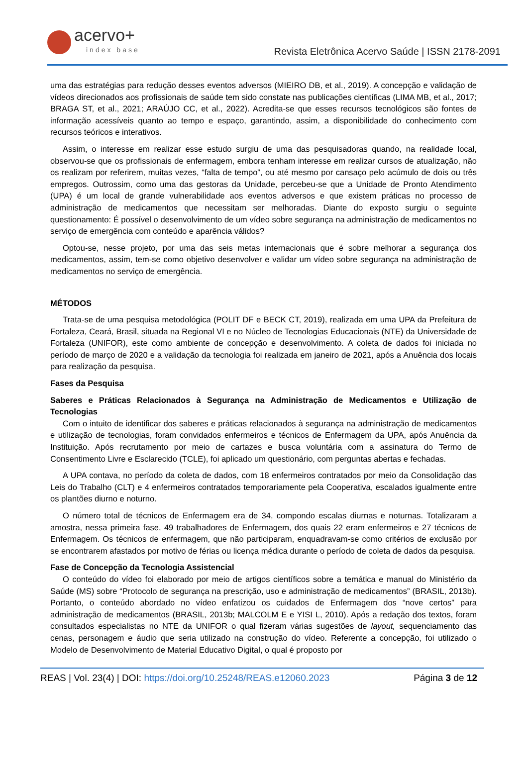acervo+
index base
Revista Eletrônica Acervo Saúde | ISSN 2178-2091
uma das estratégias para redução desses eventos adversos (MIEIRO DB, et al., 2019). A concepção e validação de vídeos direcionados aos profissionais de saúde tem sido constate nas publicações científicas (LIMA MB, et al., 2017; BRAGA ST, et al., 2021; ARAÚJO CC, et al., 2022). Acredita-se que esses recursos tecnológicos são fontes de informação acessíveis quanto ao tempo e espaço, garantindo, assim, a disponibilidade do conhecimento com recursos teóricos e interativos.
Assim, o interesse em realizar esse estudo surgiu de uma das pesquisadoras quando, na realidade local, observou-se que os profissionais de enfermagem, embora tenham interesse em realizar cursos de atualização, não os realizam por referirem, muitas vezes, “falta de tempo”, ou até mesmo por cansaço pelo acúmulo de dois ou três empregos. Outrossim, como uma das gestoras da Unidade, percebeu-se que a Unidade de Pronto Atendimento (UPA) é um local de grande vulnerabilidade aos eventos adversos e que existem práticas no processo de administração de medicamentos que necessitam ser melhoradas. Diante do exposto surgiu o seguinte questionamento: É possível o desenvolvimento de um vídeo sobre segurança na administração de medicamentos no serviço de emergência com conteúdo e aparência válidos?
Optou-se, nesse projeto, por uma das seis metas internacionais que é sobre melhorar a segurança dos medicamentos, assim, tem-se como objetivo desenvolver e validar um vídeo sobre segurança na administração de medicamentos no serviço de emergência.
MÉTODOS
Trata-se de uma pesquisa metodológica (POLIT DF e BECK CT, 2019), realizada em uma UPA da Prefeitura de Fortaleza, Ceará, Brasil, situada na Regional VI e no Núcleo de Tecnologias Educacionais (NTE) da Universidade de Fortaleza (UNIFOR), este como ambiente de concepção e desenvolvimento. A coleta de dados foi iniciada no período de março de 2020 e a validação da tecnologia foi realizada em janeiro de 2021, após a Anuência dos locais para realização da pesquisa.
Fases da Pesquisa
Saberes e Práticas Relacionados à Segurança na Administração de Medicamentos e Utilização de Tecnologias
Com o intuito de identificar dos saberes e práticas relacionados à segurança na administração de medicamentos e utilização de tecnologias, foram convidados enfermeiros e técnicos de Enfermagem da UPA, após Anuência da Instituição. Após recrutamento por meio de cartazes e busca voluntária com a assinatura do Termo de Consentimento Livre e Esclarecido (TCLE), foi aplicado um questionário, com perguntas abertas e fechadas.
A UPA contava, no período da coleta de dados, com 18 enfermeiros contratados por meio da Consolidação das Leis do Trabalho (CLT) e 4 enfermeiros contratados temporariamente pela Cooperativa, escalados igualmente entre os plantões diurno e noturno.
O número total de técnicos de Enfermagem era de 34, compondo escalas diurnas e noturnas. Totalizaram a amostra, nessa primeira fase, 49 trabalhadores de Enfermagem, dos quais 22 eram enfermeiros e 27 técnicos de Enfermagem. Os técnicos de enfermagem, que não participaram, enquadravam-se como critérios de exclusão por se encontrarem afastados por motivo de férias ou licença médica durante o período de coleta de dados da pesquisa.
Fase de Concepção da Tecnologia Assistencial
O conteúdo do vídeo foi elaborado por meio de artigos científicos sobre a temática e manual do Ministério da Saúde (MS) sobre “Protocolo de segurança na prescrição, uso e administração de medicamentos” (BRASIL, 2013b). Portanto, o conteúdo abordado no vídeo enfatizou os cuidados de Enfermagem dos “nove certos” para administração de medicamentos (BRASIL, 2013b; MALCOLM E e YISI L, 2010). Após a redação dos textos, foram consultados especialistas no NTE da UNIFOR o qual fizeram várias sugestões de layout, sequenciamento das cenas, personagem e áudio que seria utilizado na construção do vídeo. Referente a concepção, foi utilizado o Modelo de Desenvolvimento de Material Educativo Digital, o qual é proposto por
REAS | Vol. 23(4) | DOI: https://doi.org/10.25248/REAS.e12060.2023 Página 3 de 12